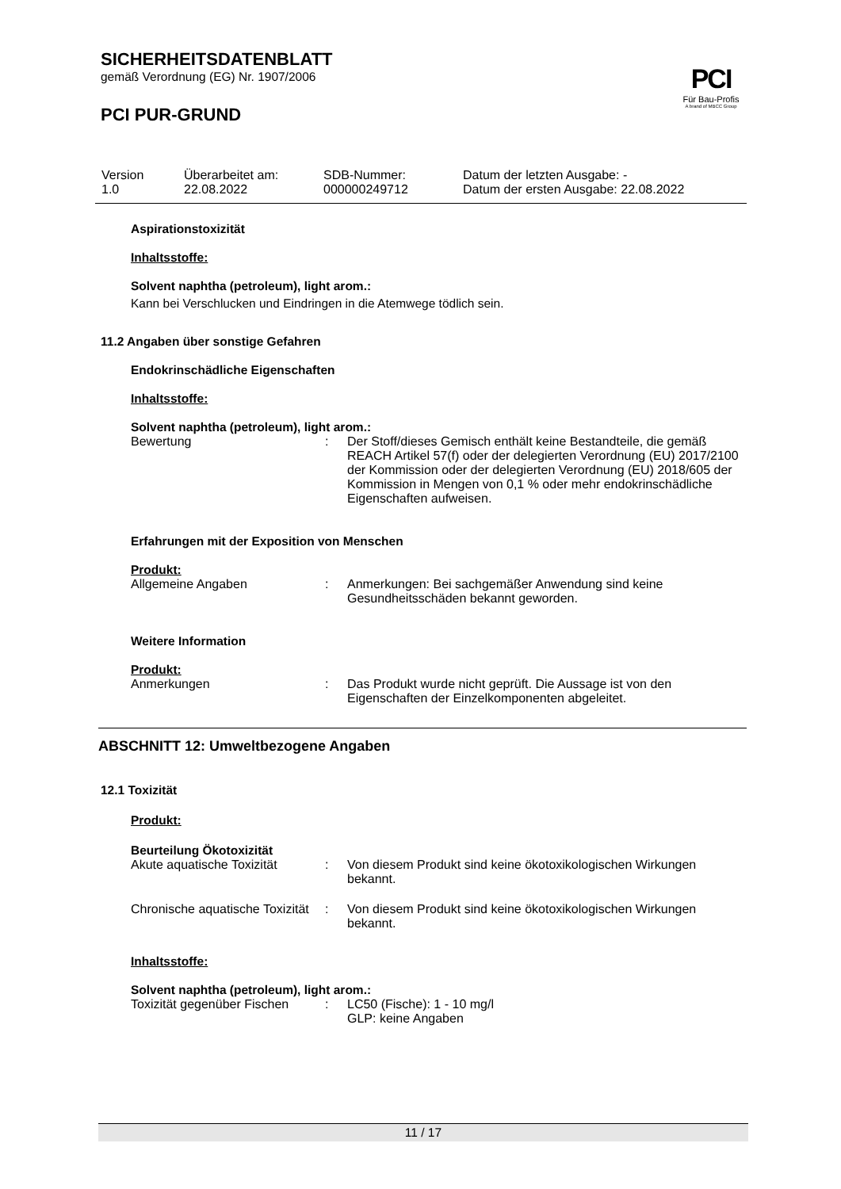SICHERHEITSDATENBLATT
gemäß Verordnung (EG) Nr. 1907/2006
PCI PUR-GRUND
PCI
Für Bau-Profis
A brand of MBCC Group
| Version 1.0 | Überarbeitet am: 22.08.2022 | SDB-Nummer: 000000249712 | Datum der letzten Ausgabe: - Datum der ersten Ausgabe: 22.08.2022 |
Aspirationstoxizität
Inhaltsstoffe:
Solvent naphtha (petroleum), light arom.:
Kann bei Verschlucken und Eindringen in die Atemwege tödlich sein.
11.2 Angaben über sonstige Gefahren
Endokrinschädliche Eigenschaften
Inhaltsstoffe:
Solvent naphtha (petroleum), light arom.:
| Bewertung | : | Der Stoff/dieses Gemisch enthält keine Bestandteile, die gemäß REACH Artikel 57(f) oder der delegierten Verordnung (EU) 2017/2100 der Kommission oder der delegierten Verordnung (EU) 2018/605 der Kommission in Mengen von 0,1 % oder mehr endokrinschädliche Eigenschaften aufweisen. |
Erfahrungen mit der Exposition von Menschen
Produkt:
| Allgemeine Angaben | : | Anmerkungen: Bei sachgemäßer Anwendung sind keine Gesundheitsschäden bekannt geworden. |
Weitere Information
Produkt:
| Anmerkungen | : | Das Produkt wurde nicht geprüft. Die Aussage ist von den Eigenschaften der Einzelkomponenten abgeleitet. |
ABSCHNITT 12: Umweltbezogene Angaben
12.1 Toxizität
Produkt:
Beurteilung Ökotoxizität
| Akute aquatische Toxizität | : | Von diesem Produkt sind keine ökotoxikologischen Wirkungen bekannt. |
| Chronische aquatische Toxizität | : | Von diesem Produkt sind keine ökotoxikologischen Wirkungen bekannt. |
Inhaltsstoffe:
Solvent naphtha (petroleum), light arom.:
| Toxizität gegenüber Fischen | : | LC50 (Fische): 1 - 10 mg/l GLP: keine Angaben |
11 / 17